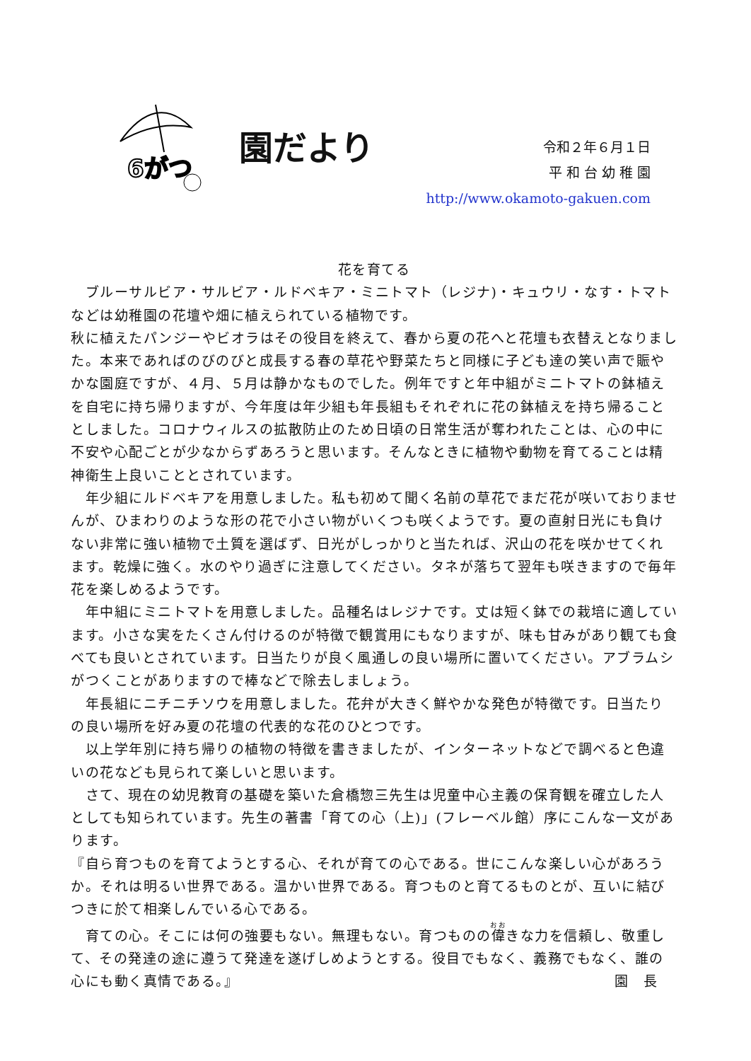6がつ
園だより
令和２年６月１日
平 和 台 幼 稚 園
http://www.okamoto-gakuen.com
花を育てる
　ブルーサルビア・サルビア・ルドベキア・ミニトマト（レジナ)・キュウリ・なす・トマトなどは幼稚園の花壇や畑に植えられている植物です。
秋に植えたパンジーやビオラはその役目を終えて、春から夏の花へと花壇も衣替えとなりました。本来であればのびのびと成長する春の草花や野菜たちと同様に子ども達の笑い声で賑やかな園庭ですが、４月、５月は静かなものでした。例年ですと年中組がミニトマトの鉢植えを自宅に持ち帰りますが、今年度は年少組も年長組もそれぞれに花の鉢植えを持ち帰ることとしました。コロナウィルスの拡散防止のため日頃の日常生活が奪われたことは、心の中に不安や心配ごとが少なからずあろうと思います。そんなときに植物や動物を育てることは精神衛生上良いこととされています。
　年少組にルドベキアを用意しました。私も初めて聞く名前の草花でまだ花が咲いておりませんが、ひまわりのような形の花で小さい物がいくつも咲くようです。夏の直射日光にも負けない非常に強い植物で土質を選ばず、日光がしっかりと当たれば、沢山の花を咲かせてくれます。乾燥に強く。水のやり過ぎに注意してください。タネが落ちて翌年も咲きますので毎年花を楽しめるようです。
　年中組にミニトマトを用意しました。品種名はレジナです。丈は短く鉢での栽培に適しています。小さな実をたくさん付けるのが特徴で観賞用にもなりますが、味も甘みがあり観ても食べても良いとされています。日当たりが良く風通しの良い場所に置いてください。アブラムシがつくことがありますので棒などで除去しましょう。
　年長組にニチニチソウを用意しました。花弁が大きく鮮やかな発色が特徴です。日当たりの良い場所を好み夏の花壇の代表的な花のひとつです。
　以上学年別に持ち帰りの植物の特徴を書きましたが、インターネットなどで調べると色違いの花なども見られて楽しいと思います。
　さて、現在の幼児教育の基礎を築いた倉橋惣三先生は児童中心主義の保育観を確立した人としても知られています。先生の著書「育ての心（上)」(フレーベル館）序にこんな一文があります。
『自ら育つものを育てようとする心、それが育ての心である。世にこんな楽しい心があろうか。それは明るい世界である。温かい世界である。育つものと育てるものとが、互いに結びつきに於て相楽しんでいる心である。
　育ての心。そこには何の強要もない。無理もない。育つものの偉きな力を信頼し、敬重して、その発達の途に遵うて発達を遂げしめようとする。役目でもなく、義務でもなく、誰の心にも動く真情である。』 園　長